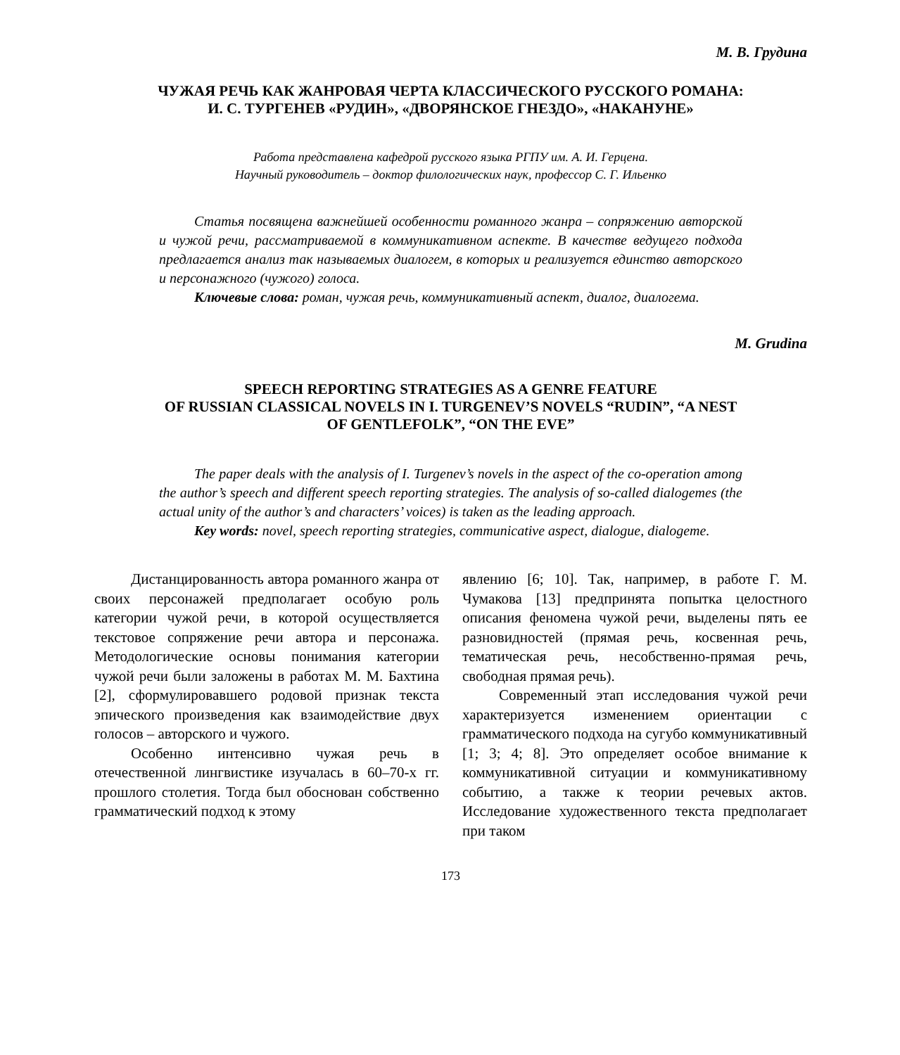М. В. Грудина
ЧУЖАЯ РЕЧЬ КАК ЖАНРОВАЯ ЧЕРТА КЛАССИЧЕСКОГО РУССКОГО РОМАНА:
И. С. ТУРГЕНЕВ «РУДИН», «ДВОРЯНСКОЕ ГНЕЗДО», «НАКАНУНЕ»
Работа представлена кафедрой русского языка РГПУ им. А. И. Герцена.
Научный руководитель – доктор филологических наук, профессор С. Г. Ильенко
Статья посвящена важнейшей особенности романного жанра – сопряжению авторской и чужой речи, рассматриваемой в коммуникативном аспекте. В качестве ведущего подхода предлагается анализ так называемых диалогем, в которых и реализуется единство авторского и персонажного (чужого) голоса.
Ключевые слова: роман, чужая речь, коммуникативный аспект, диалог, диалогема.
M. Grudina
SPEECH REPORTING STRATEGIES AS A GENRE FEATURE
OF RUSSIAN CLASSICAL NOVELS IN I. TURGENEV’S NOVELS “RUDIN”, “A NEST
OF GENTLEFOLK”, “ON THE EVE”
The paper deals with the analysis of I. Turgenev’s novels in the aspect of the co-operation among the author’s speech and different speech reporting strategies. The analysis of so-called dialogemes (the actual unity of the author’s and characters’ voices) is taken as the leading approach.
Key words: novel, speech reporting strategies, communicative aspect, dialogue, dialogeme.
Дистанцированность автора романного жанра от своих персонажей предполагает особую роль категории чужой речи, в которой осуществляется текстовое сопряжение речи автора и персонажа. Методологические основы понимания категории чужой речи были заложены в работах М. М. Бахтина [2], сформулировавшего родовой признак текста эпического произведения как взаимодействие двух голосов – авторского и чужого.
Особенно интенсивно чужая речь в отечественной лингвистике изучалась в 60–70-х гг. прошлого столетия. Тогда был обоснован собственно грамматический подход к этому
явлению [6; 10]. Так, например, в работе Г. М. Чумакова [13] предпринята попытка целостного описания феномена чужой речи, выделены пять ее разновидностей (прямая речь, косвенная речь, тематическая речь, несобственно-прямая речь, свободная прямая речь).
Современный этап исследования чужой речи характеризуется изменением ориентации с грамматического подхода на сугубо коммуникативный [1; 3; 4; 8]. Это определяет особое внимание к коммуникативной ситуации и коммуникативному событию, а также к теории речевых актов. Исследование художественного текста предполагает при таком
173